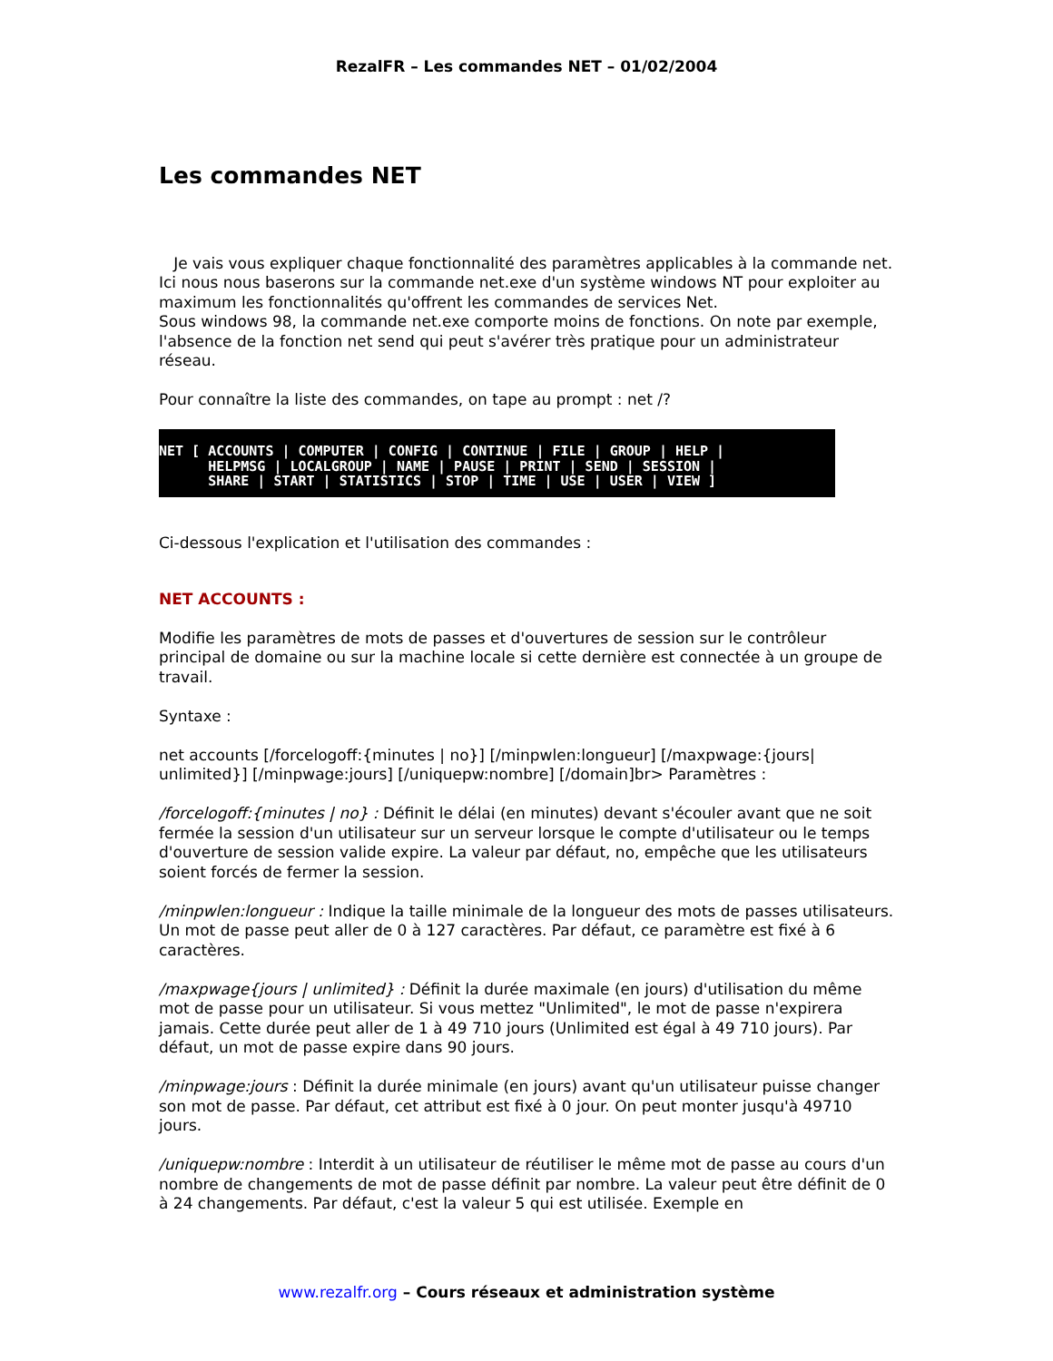RezalFR – Les commandes NET – 01/02/2004
Les commandes NET
Je vais vous expliquer chaque fonctionnalité des paramètres applicables à la commande net. Ici nous nous baserons sur la commande net.exe d'un système windows NT pour exploiter au maximum les fonctionnalités qu'offrent les commandes de services Net.
Sous windows 98, la commande net.exe comporte moins de fonctions. On note par exemple, l'absence de la fonction net send qui peut s'avérer très pratique pour un administrateur réseau.
Pour connaître la liste des commandes, on tape au prompt : net /?
NET [ ACCOUNTS | COMPUTER | CONFIG | CONTINUE | FILE | GROUP | HELP | HELPMSG | LOCALGROUP | NAME | PAUSE | PRINT | SEND | SESSION | SHARE | START | STATISTICS | STOP | TIME | USE | USER | VIEW ]
Ci-dessous l'explication et l'utilisation des commandes :
NET ACCOUNTS :
Modifie les paramètres de mots de passes et d'ouvertures de session sur le contrôleur principal de domaine ou sur la machine locale si cette dernière est connectée à un groupe de travail.
Syntaxe :
net accounts [/forcelogoff:{minutes | no}] [/minpwlen:longueur] [/maxpwage:{jours| unlimited}] [/minpwage:jours] [/uniquepw:nombre] [/domain]br> Paramètres :
/forcelogoff:{minutes | no} : Définit le délai (en minutes) devant s'écouler avant que ne soit fermée la session d'un utilisateur sur un serveur lorsque le compte d'utilisateur ou le temps d'ouverture de session valide expire. La valeur par défaut, no, empêche que les utilisateurs soient forcés de fermer la session.
/minpwlen:longueur : Indique la taille minimale de la longueur des mots de passes utilisateurs. Un mot de passe peut aller de 0 à 127 caractères. Par défaut, ce paramètre est fixé à 6 caractères.
/maxpwage{jours | unlimited} : Définit la durée maximale (en jours) d'utilisation du même mot de passe pour un utilisateur. Si vous mettez "Unlimited", le mot de passe n'expirera jamais. Cette durée peut aller de 1 à 49 710 jours (Unlimited est égal à 49 710 jours). Par défaut, un mot de passe expire dans 90 jours.
/minpwage:jours : Définit la durée minimale (en jours) avant qu'un utilisateur puisse changer son mot de passe. Par défaut, cet attribut est fixé à 0 jour. On peut monter jusqu'à 49710 jours.
/uniquepw:nombre : Interdit à un utilisateur de réutiliser le même mot de passe au cours d'un nombre de changements de mot de passe définit par nombre. La valeur peut être définit de 0 à 24 changements. Par défaut, c'est la valeur 5 qui est utilisée. Exemple en
www.rezalfr.org – Cours réseaux et administration système